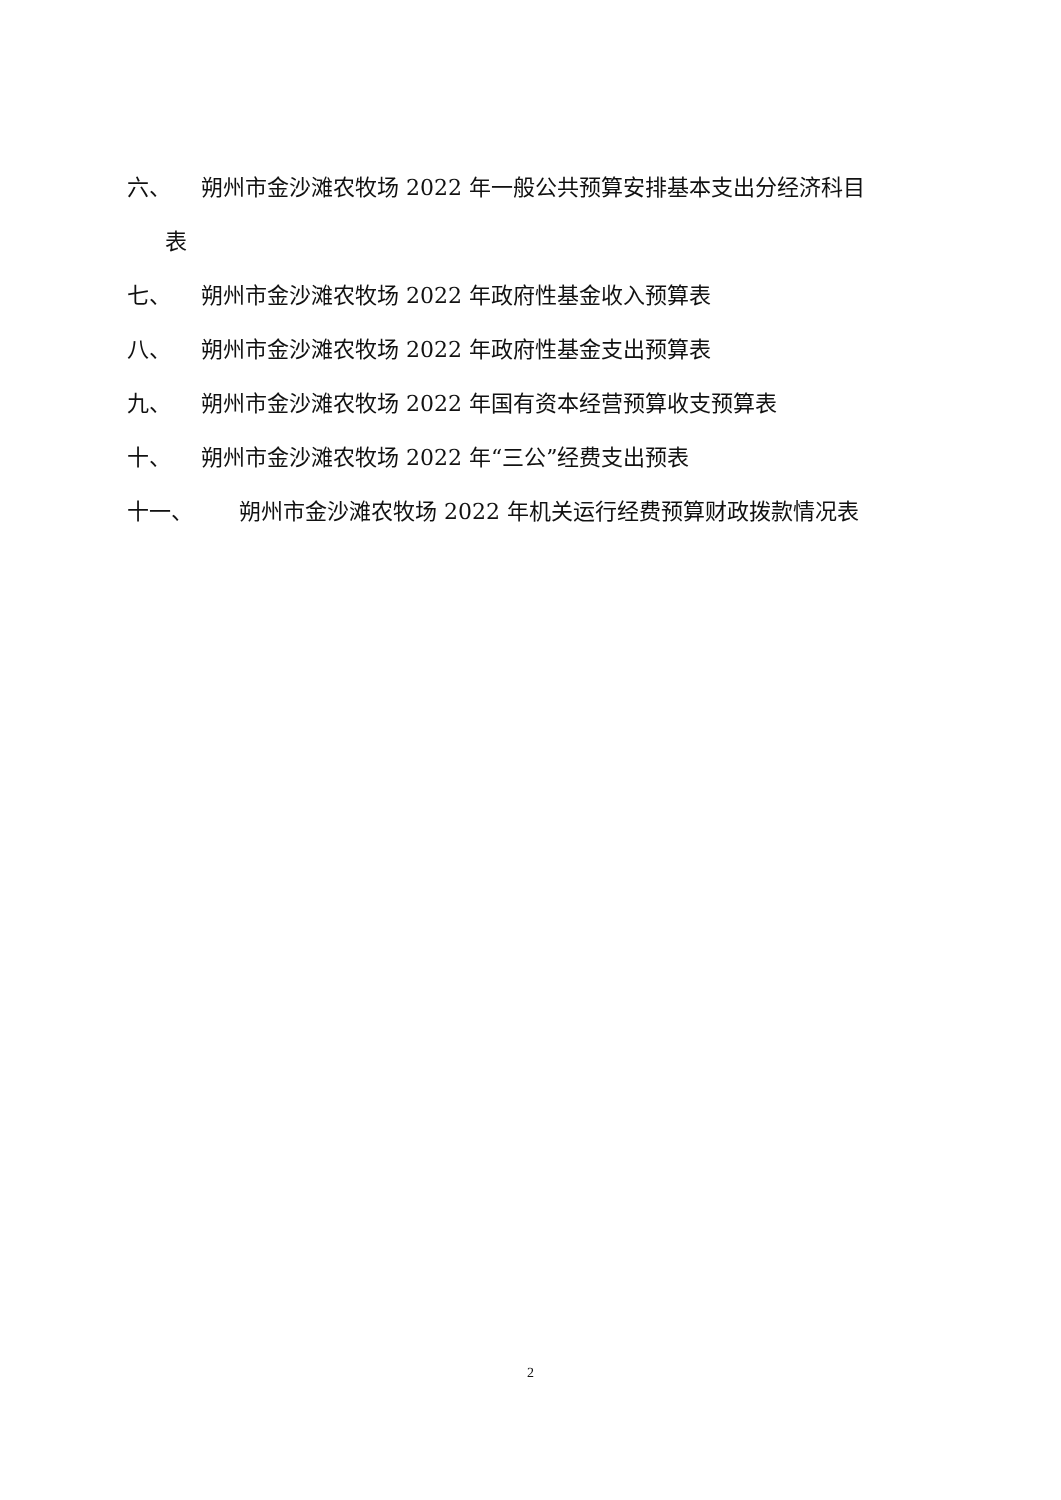六、 朔州市金沙滩农牧场 2022 年一般公共预算安排基本支出分经济科目
表
七、 朔州市金沙滩农牧场 2022 年政府性基金收入预算表
八、 朔州市金沙滩农牧场 2022 年政府性基金支出预算表
九、 朔州市金沙滩农牧场 2022 年国有资本经营预算收支预算表
十、 朔州市金沙滩农牧场 2022 年“三公”经费支出预表
十一、 朔州市金沙滩农牧场 2022 年机关运行经费预算财政拨款情况表
2